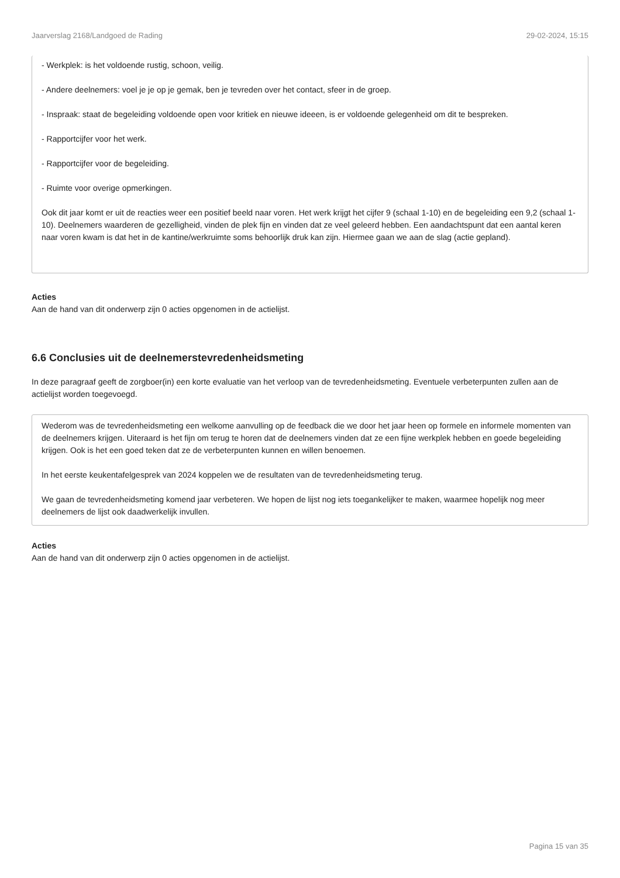Jaarverslag 2168/Landgoed de Rading 29-02-2024, 15:15
- Werkplek: is het voldoende rustig, schoon, veilig.
- Andere deelnemers: voel je je op je gemak, ben je tevreden over het contact, sfeer in de groep.
- Inspraak: staat de begeleiding voldoende open voor kritiek en nieuwe ideeen, is er voldoende gelegenheid om dit te bespreken.
- Rapportcijfer voor het werk.
- Rapportcijfer voor de begeleiding.
- Ruimte voor overige opmerkingen.
Ook dit jaar komt er uit de reacties weer een positief beeld naar voren. Het werk krijgt het cijfer 9 (schaal 1-10) en de begeleiding een 9,2 (schaal 1-10). Deelnemers waarderen de gezelligheid, vinden de plek fijn en vinden dat ze veel geleerd hebben. Een aandachtspunt dat een aantal keren naar voren kwam is dat het in de kantine/werkruimte soms behoorlijk druk kan zijn. Hiermee gaan we aan de slag (actie gepland).
Acties
Aan de hand van dit onderwerp zijn 0 acties opgenomen in de actielijst.
6.6 Conclusies uit de deelnemerstevredenheidsmeting
In deze paragraaf geeft de zorgboer(in) een korte evaluatie van het verloop van de tevredenheidsmeting. Eventuele verbeterpunten zullen aan de actielijst worden toegevoegd.
Wederom was de tevredenheidsmeting een welkome aanvulling op de feedback die we door het jaar heen op formele en informele momenten van de deelnemers krijgen. Uiteraard is het fijn om terug te horen dat de deelnemers vinden dat ze een fijne werkplek hebben en goede begeleiding krijgen. Ook is het een goed teken dat ze de verbeterpunten kunnen en willen benoemen.
In het eerste keukentafelgesprek van 2024 koppelen we de resultaten van de tevredenheidsmeting terug.
We gaan de tevredenheidsmeting komend jaar verbeteren. We hopen de lijst nog iets toegankelijker te maken, waarmee hopelijk nog meer deelnemers de lijst ook daadwerkelijk invullen.
Acties
Aan de hand van dit onderwerp zijn 0 acties opgenomen in de actielijst.
Pagina 15 van 35